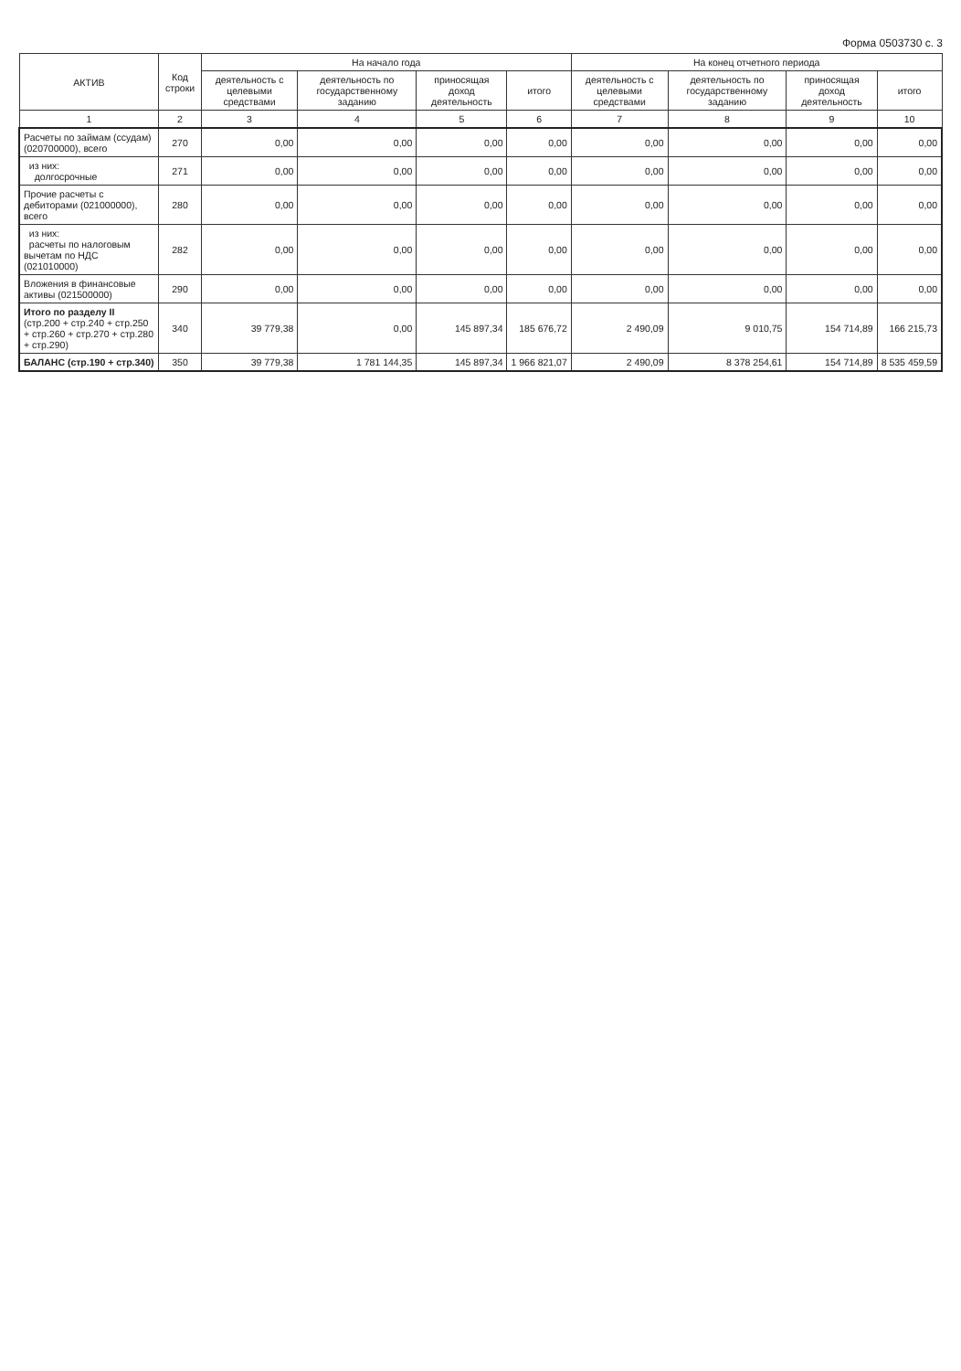Форма 0503730 с. 3
| АКТИВ | Код строки | На начало года | | | | На конец отчетного периода | | | |
| --- | --- | --- | --- | --- | --- | --- | --- | --- | --- |
| | | деятельность с целевыми средствами | деятельность по государственному заданию | приносящая доход деятельность | итого | деятельность с целевыми средствами | деятельность по государственному заданию | приносящая доход деятельность | итого |
| 1 | 2 | 3 | 4 | 5 | 6 | 7 | 8 | 9 | 10 |
| Расчеты по займам (ссудам) (020700000), всего | 270 | 0,00 | 0,00 | 0,00 | 0,00 | 0,00 | 0,00 | 0,00 | 0,00 |
| из них: долгосрочные | 271 | 0,00 | 0,00 | 0,00 | 0,00 | 0,00 | 0,00 | 0,00 | 0,00 |
| Прочие расчеты с дебиторами (021000000), всего | 280 | 0,00 | 0,00 | 0,00 | 0,00 | 0,00 | 0,00 | 0,00 | 0,00 |
| из них: расчеты по налоговым вычетам по НДС (021010000) | 282 | 0,00 | 0,00 | 0,00 | 0,00 | 0,00 | 0,00 | 0,00 | 0,00 |
| Вложения в финансовые активы (021500000) | 290 | 0,00 | 0,00 | 0,00 | 0,00 | 0,00 | 0,00 | 0,00 | 0,00 |
| Итого по разделу II (стр.200 + стр.240 + стр.250 + стр.260 + стр.270 + стр.280 + стр.290) | 340 | 39 779,38 | 0,00 | 145 897,34 | 185 676,72 | 2 490,09 | 9 010,75 | 154 714,89 | 166 215,73 |
| БАЛАНС (стр.190 + стр.340) | 350 | 39 779,38 | 1 781 144,35 | 145 897,34 | 1 966 821,07 | 2 490,09 | 8 378 254,61 | 154 714,89 | 8 535 459,59 |